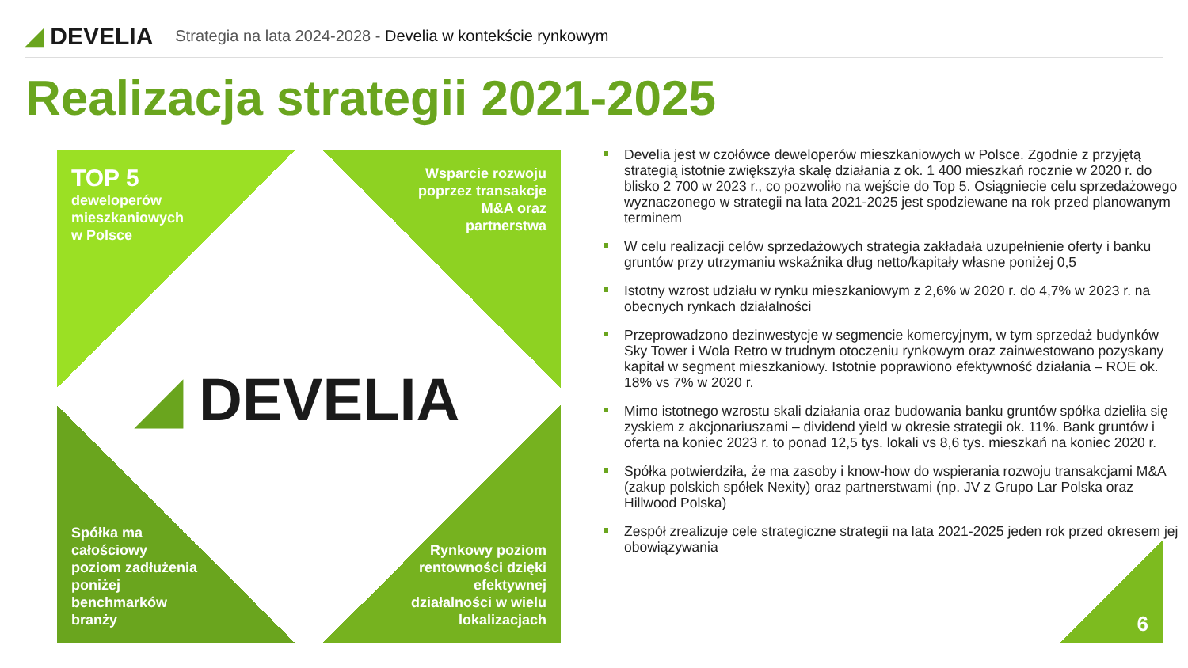◢ DEVELIA
Strategia na lata 2024-2028 - Develia w kontekście rynkowym
Realizacja strategii 2021-2025
TOP 5
deweloperów
mieszkaniowych
w Polsce
Wsparcie rozwoju
poprzez transakcje
M&A oraz
partnerstwa
Spółka ma
całościowy
poziom zadłużenia
poniżej
benchmarków
branży
Rynkowy poziom
rentowności dzięki
efektywnej
działalności w wielu
lokalizacjach
◢ DEVELIA
Develia jest w czołówce deweloperów mieszkaniowych w Polsce. Zgodnie z przyjętą strategią istotnie zwiększyła skalę działania z ok. 1 400 mieszkań rocznie w 2020 r. do blisko 2 700 w 2023 r., co pozwoliło na wejście do Top 5. Osiągniecie celu sprzedażowego wyznaczonego w strategii na lata 2021-2025 jest spodziewane na rok przed planowanym terminem
W celu realizacji celów sprzedażowych strategia zakładała uzupełnienie oferty i banku gruntów przy utrzymaniu wskaźnika dług netto/kapitały własne poniżej 0,5
Istotny wzrost udziału w rynku mieszkaniowym z 2,6% w 2020 r. do 4,7% w 2023 r. na obecnych rynkach działalności
Przeprowadzono dezinwestycje w segmencie komercyjnym, w tym sprzedaż budynków Sky Tower i Wola Retro w trudnym otoczeniu rynkowym oraz zainwestowano pozyskany kapitał w segment mieszkaniowy. Istotnie poprawiono efektywność działania – ROE ok. 18% vs 7% w 2020 r.
Mimo istotnego wzrostu skali działania oraz budowania banku gruntów spółka dzieliła się zyskiem z akcjonariuszami – dividend yield w okresie strategii ok. 11%. Bank gruntów i oferta na koniec 2023 r. to ponad 12,5 tys. lokali vs 8,6 tys. mieszkań na koniec 2020 r.
Spółka potwierdziła, że ma zasoby i know-how do wspierania rozwoju transakcjami M&A (zakup polskich spółek Nexity) oraz partnerstwami (np. JV z Grupo Lar Polska oraz Hillwood Polska)
Zespół zrealizuje cele strategiczne strategii na lata 2021-2025 jeden rok przed okresem jej obowiązywania
6